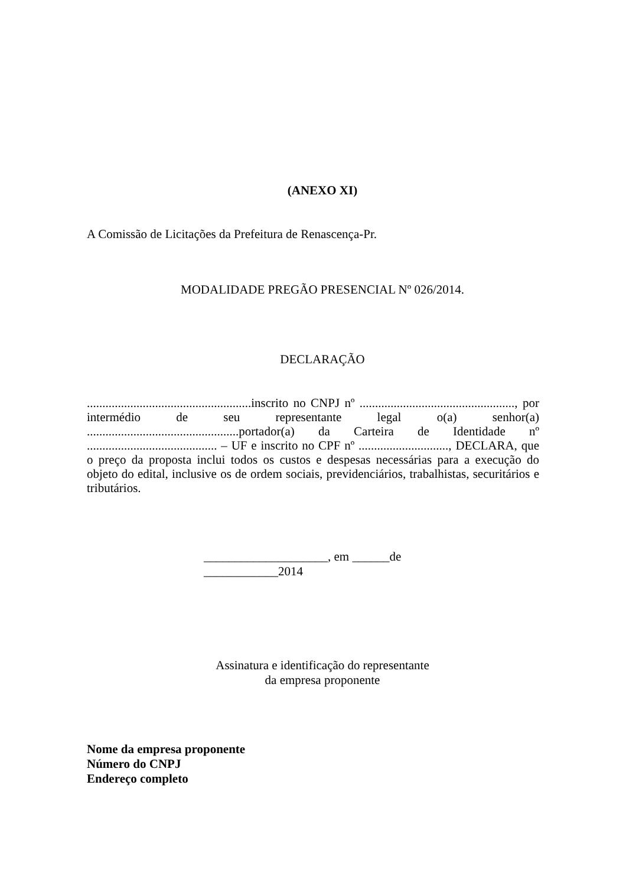(ANEXO XI)
A Comissão de Licitações da Prefeitura de Renascença-Pr.
MODALIDADE PREGÃO PRESENCIAL Nº 026/2014.
DECLARAÇÃO
.....................................................inscrito no CNPJ nº .................................................., por intermédio de seu representante legal o(a) senhor(a) .................................................portador(a) da Carteira de Identidade nº .......................................... – UF e inscrito no CPF nº ............................., DECLARA, que o preço da proposta inclui todos os custos e despesas necessárias para a execução do objeto do edital, inclusive os de ordem sociais, previdenciários, trabalhistas, securitários e tributários.
____________________, em ______de ____________2014
Assinatura e identificação do representante
da empresa proponente
Nome da empresa proponente
Número do CNPJ
Endereço completo